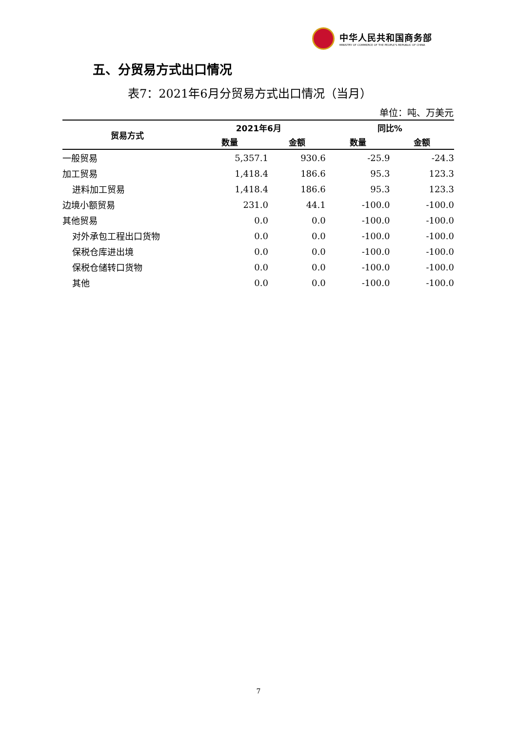中华人民共和国商务部
MINISTRY OF COMMERCE OF THE PEOPLE'S REPUBLIC OF CHINA
五、分贸易方式出口情况
表7：2021年6月分贸易方式出口情况（当月）
单位：吨、万美元
| 贸易方式 | 2021年6月 | | 同比% | |
| --- | --- | --- | --- | --- |
| | 数量 | 金额 | 数量 | 金额 |
| 一般贸易 | 5,357.1 | 930.6 | -25.9 | -24.3 |
| 加工贸易 | 1,418.4 | 186.6 | 95.3 | 123.3 |
| 进料加工贸易 | 1,418.4 | 186.6 | 95.3 | 123.3 |
| 边境小额贸易 | 231.0 | 44.1 | -100.0 | -100.0 |
| 其他贸易 | 0.0 | 0.0 | -100.0 | -100.0 |
| 对外承包工程出口货物 | 0.0 | 0.0 | -100.0 | -100.0 |
| 保税仓库进出境 | 0.0 | 0.0 | -100.0 | -100.0 |
| 保税仓储转口货物 | 0.0 | 0.0 | -100.0 | -100.0 |
| 其他 | 0.0 | 0.0 | -100.0 | -100.0 |
7